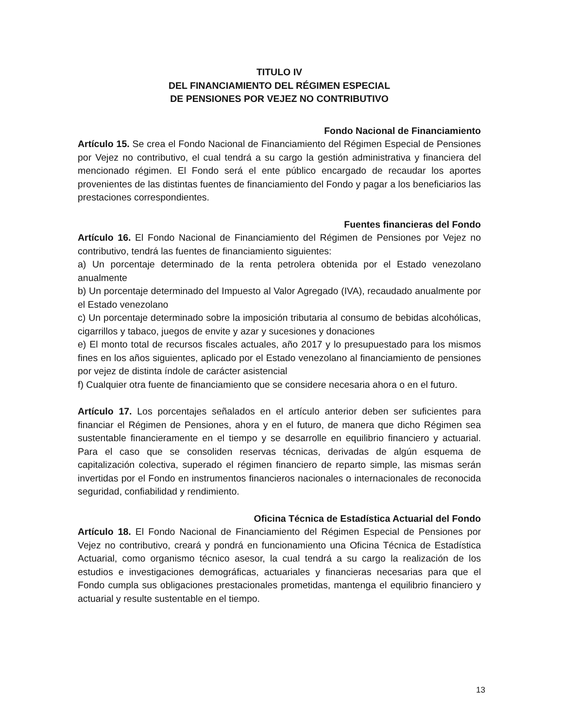TITULO IV
DEL FINANCIAMIENTO DEL RÉGIMEN ESPECIAL
DE PENSIONES POR VEJEZ NO CONTRIBUTIVO
Fondo Nacional de Financiamiento
Artículo 15. Se crea el Fondo Nacional de Financiamiento del Régimen Especial de Pensiones por Vejez no contributivo, el cual tendrá a su cargo la gestión administrativa y financiera del mencionado régimen. El Fondo será el ente público encargado de recaudar los aportes provenientes de las distintas fuentes de financiamiento del Fondo y pagar a los beneficiarios las prestaciones correspondientes.
Fuentes financieras del Fondo
Artículo 16. El Fondo Nacional de Financiamiento del Régimen de Pensiones por Vejez no contributivo, tendrá las fuentes de financiamiento siguientes:
a) Un porcentaje determinado de la renta petrolera obtenida por el Estado venezolano anualmente
b) Un porcentaje determinado del Impuesto al Valor Agregado (IVA), recaudado anualmente por el Estado venezolano
c) Un porcentaje determinado sobre la imposición tributaria al consumo de bebidas alcohólicas, cigarrillos y tabaco, juegos de envite y azar y sucesiones y donaciones
e) El monto total de recursos fiscales actuales, año 2017 y lo presupuestado para los mismos fines en los años siguientes, aplicado por el Estado venezolano al financiamiento de pensiones por vejez de distinta índole de carácter asistencial
f) Cualquier otra fuente de financiamiento que se considere necesaria ahora o en el futuro.
Artículo 17. Los porcentajes señalados en el artículo anterior deben ser suficientes para financiar el Régimen de Pensiones, ahora y en el futuro, de manera que dicho Régimen sea sustentable financieramente en el tiempo y se desarrolle en equilibrio financiero y actuarial. Para el caso que se consoliden reservas técnicas, derivadas de algún esquema de capitalización colectiva, superado el régimen financiero de reparto simple, las mismas serán invertidas por el Fondo en instrumentos financieros nacionales o internacionales de reconocida seguridad, confiabilidad y rendimiento.
Oficina Técnica de Estadística Actuarial del Fondo
Artículo 18. El Fondo Nacional de Financiamiento del Régimen Especial de Pensiones por Vejez no contributivo, creará y pondrá en funcionamiento una Oficina Técnica de Estadística Actuarial, como organismo técnico asesor, la cual tendrá a su cargo la realización de los estudios e investigaciones demográficas, actuariales y financieras necesarias para que el Fondo cumpla sus obligaciones prestacionales prometidas, mantenga el equilibrio financiero y actuarial y resulte sustentable en el tiempo.
13